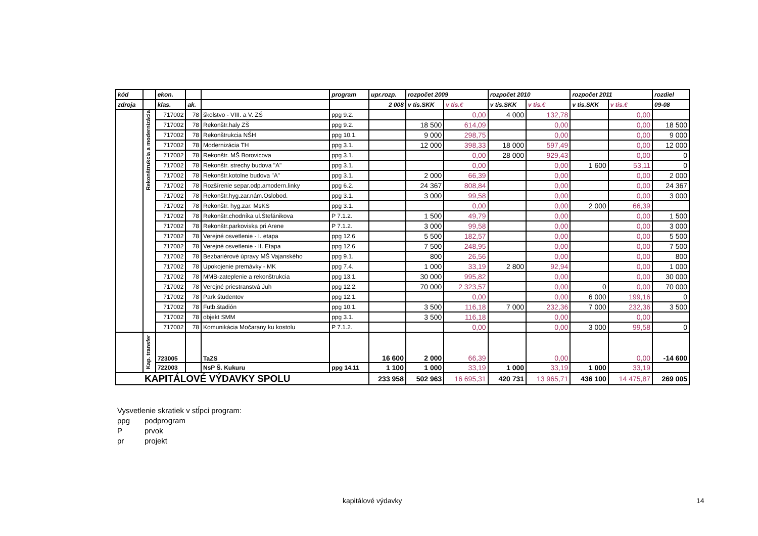| kód | | ekon. | | | program | upr.rozp. | rozpočet 2009 | | rozpočet 2010 | | rozpočet 2011 | | rozdiel |
| --- | --- | --- | --- | --- | --- | --- | --- | --- | --- | --- | --- | --- | --- |
| zdroja | | klas. | ak. | | | 2 008 | v tis.SKK | v tis.€ | v tis.SKK | v tis.€ | v tis.SKK | v tis.€ | 09-08 |
| | Rekonštrukcia a modernizácia | 717002 | 78 | školstvo - VIII. a V. ZŠ | ppg 9.2. | | | 0,00 | 4 000 | 132,78 | | 0,00 | |
| | | 717002 | 78 | Rekonštr.haly ZŠ | ppg 9.2. | | 18 500 | 614,09 | | 0,00 | | 0,00 | 18 500 |
| | | 717002 | 78 | Rekonštrukcia NŠH | ppg 10.1. | | 9 000 | 298,75 | | 0,00 | | 0,00 | 9 000 |
| | | 717002 | 78 | Modernizácia TH | ppg 3.1. | | 12 000 | 398,33 | 18 000 | 597,49 | | 0,00 | 12 000 |
| | | 717002 | 78 | Rekonštr. MŠ Borovicova | ppg 3.1. | | | 0,00 | 28 000 | 929,43 | | 0,00 | 0 |
| | | 717002 | 78 | Rekonštr. strechy budova "A" | ppg 3.1. | | | 0,00 | | 0,00 | 1 600 | 53,11 | 0 |
| | | 717002 | 78 | Rekonštr.kotolne budova "A" | ppg 3.1. | | 2 000 | 66,39 | | 0,00 | | 0,00 | 2 000 |
| | | 717002 | 78 | Rozšírenie separ.odp.amodern.linky | ppg 6.2. | | 24 367 | 808,84 | | 0,00 | | 0,00 | 24 367 |
| | | 717002 | 78 | Rekonštr.hyg.zar.nám.Oslobod. | ppg 3.1. | | 3 000 | 99,58 | | 0,00 | | 0,00 | 3 000 |
| | | 717002 | 78 | Rekonštr. hyg.zar. MsKS | ppg 3.1. | | | 0,00 | | 0,00 | 2 000 | 66,39 | |
| | | 717002 | 78 | Rekonštr.chodníka ul.Štefánikova | P 7.1.2. | | 1 500 | 49,79 | | 0,00 | | 0,00 | 1 500 |
| | | 717002 | 78 | Rekonštr.parkoviska pri Arene | P 7.1.2. | | 3 000 | 99,58 | | 0,00 | | 0,00 | 3 000 |
| | | 717002 | 78 | Verejné osvetlenie - I. etapa | ppg 12.6 | | 5 500 | 182,57 | | 0,00 | | 0,00 | 5 500 |
| | | 717002 | 78 | Verejné osvetlenie - II. Etapa | ppg 12.6 | | 7 500 | 248,95 | | 0,00 | | 0,00 | 7 500 |
| | | 717002 | 78 | Bezbariérové úpravy MŠ Vajanského | ppg 9.1. | | 800 | 26,56 | | 0,00 | | 0,00 | 800 |
| | | 717002 | 78 | Upokojenie premávky - MK | ppg 7.4. | | 1 000 | 33,19 | 2 800 | 92,94 | | 0,00 | 1 000 |
| | | 717002 | 78 | MMB-zateplenie a rekonštrukcia | ppg 13.1. | | 30 000 | 995,82 | | 0,00 | | 0,00 | 30 000 |
| | | 717002 | 78 | Verejné priestranstvá Juh | ppg 12.2. | | 70 000 | 2 323,57 | | 0,00 | 0 | 0,00 | 70 000 |
| | | 717002 | 78 | Park študentov | ppg 12.1. | | | 0,00 | | 0,00 | 6 000 | 199,16 | 0 |
| | | 717002 | 78 | Futb.štadión | ppg 10.1. | | 3 500 | 116,18 | 7 000 | 232,36 | 7 000 | 232,36 | 3 500 |
| | | 717002 | 78 | objekt SMM | ppg 3.1. | | 3 500 | 116,18 | | 0,00 | | 0,00 | |
| | | 717002 | 78 | Komunikácia Močarany ku kostolu | P 7.1.2. | | | 0,00 | | 0,00 | 3 000 | 99,58 | 0 |
| | Kap. transfer | 723005 | | TaZS | | 16 600 | 2 000 | 66,39 | | 0,00 | | 0,00 | -14 600 |
| | | 722003 | | NsP Š. Kukuru | ppg 14.11 | 1 100 | 1 000 | 33,19 | 1 000 | 33,19 | 1 000 | 33,19 | |
| KAPITÁLOVÉ VÝDAVKY SPOLU | | | | | | 233 958 | 502 963 | 16 695,31 | 420 731 | 13 965,71 | 436 100 | 14 475,87 | 269 005 |
Vysvetlenie skratiek v stĺpci program:
ppg podprogram
Pprvok
pr projekt
kapitálové výdavky 14